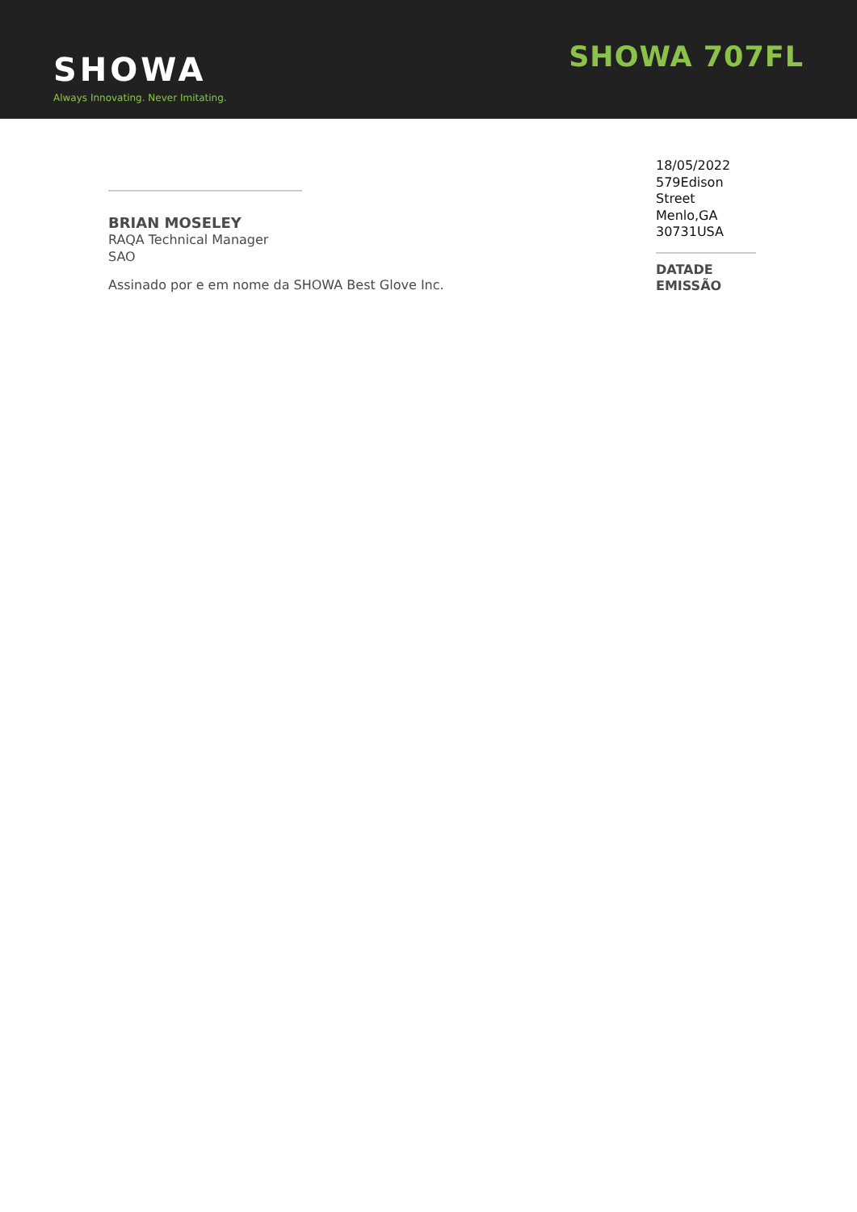SHOWA
Always Innovating. Never Imitating.
SHOWA 707FL
BRIAN MOSELEY
RAQA Technical Manager
SAO
Assinado por e em nome da SHOWA Best Glove Inc.
18/05/2022
579Edison
Street
Menlo,GA
30731USA
DATADE
EMISSÃO